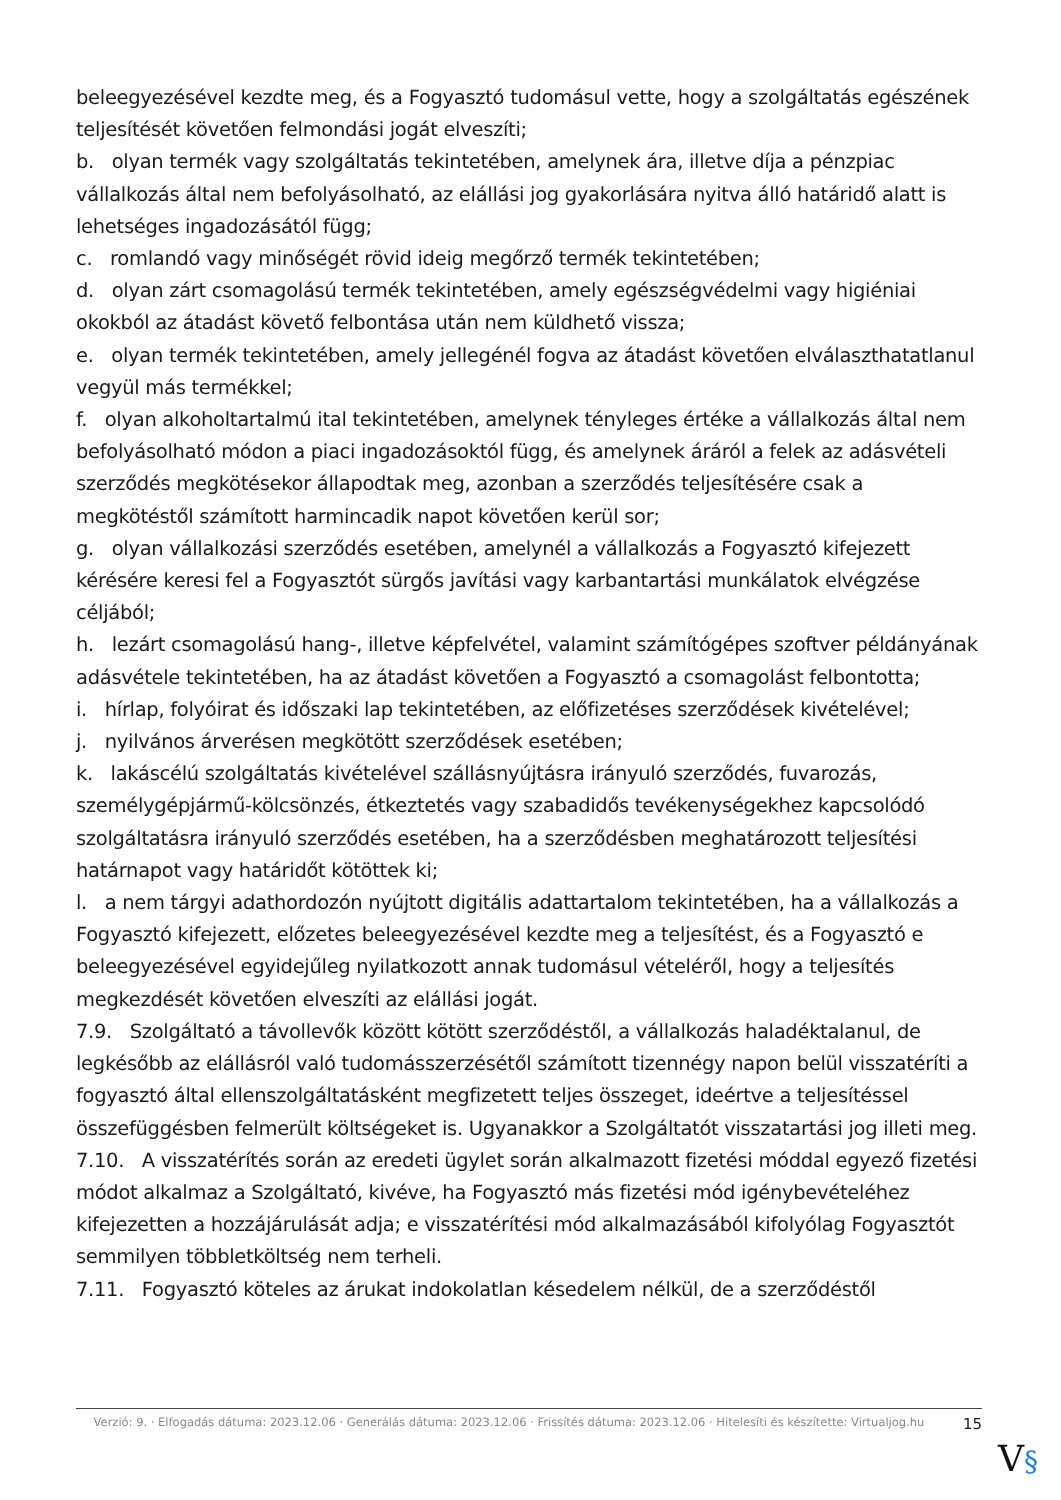beleegyezésével kezdte meg, és a Fogyasztó tudomásul vette, hogy a szolgáltatás egészének teljesítését követően felmondási jogát elveszíti;
b. olyan termék vagy szolgáltatás tekintetében, amelynek ára, illetve díja a pénzpiac vállalkozás által nem befolyásolható, az elállási jog gyakorlására nyitva álló határidő alatt is lehetséges ingadozásától függ;
c. romlandó vagy minőségét rövid ideig megőrző termék tekintetében;
d. olyan zárt csomagolású termék tekintetében, amely egészségvédelmi vagy higiéniai okokból az átadást követő felbontása után nem küldhető vissza;
e. olyan termék tekintetében, amely jellegénél fogva az átadást követően elválaszthatatlanul vegyül más termékkel;
f. olyan alkoholtartalmú ital tekintetében, amelynek tényleges értéke a vállalkozás által nem befolyásolható módon a piaci ingadozásoktól függ, és amelynek áráról a felek az adásvételi szerződés megkötésekor állapodtak meg, azonban a szerződés teljesítésére csak a megkötéstől számított harmincadik napot követően kerül sor;
g. olyan vállalkozási szerződés esetében, amelynél a vállalkozás a Fogyasztó kifejezett kérésére keresi fel a Fogyasztót sürgős javítási vagy karbantartási munkálatok elvégzése céljából;
h. lezárt csomagolású hang-, illetve képfelvétel, valamint számítógépes szoftver példányának adásvétele tekintetében, ha az átadást követően a Fogyasztó a csomagolást felbontotta;
i. hírlap, folyóirat és időszaki lap tekintetében, az előfizetéses szerződések kivételével;
j. nyilvános árverésen megkötött szerződések esetében;
k. lakáscélú szolgáltatás kivételével szállásnyújtásra irányuló szerződés, fuvarozás, személygépjármű-kölcsönzés, étkeztetés vagy szabadidős tevékenységekhez kapcsolódó szolgáltatásra irányuló szerződés esetében, ha a szerződésben meghatározott teljesítési határnapot vagy határidőt kötöttek ki;
l. a nem tárgyi adathordozón nyújtott digitális adattartalom tekintetében, ha a vállalkozás a Fogyasztó kifejezett, előzetes beleegyezésével kezdte meg a teljesítést, és a Fogyasztó e beleegyezésével egyidejűleg nyilatkozott annak tudomásul vételéről, hogy a teljesítés megkezdését követően elveszíti az elállási jogát.
7.9. Szolgáltató a távollevők között kötött szerződéstől, a vállalkozás haladéktalanul, de legkésőbb az elállásról való tudomásszerzésétől számított tizennégy napon belül visszatéríti a fogyasztó által ellenszolgáltatásként megfizetett teljes összeget, ideértve a teljesítéssel összefüggésben felmerült költségeket is. Ugyanakkor a Szolgáltatót visszatartási jog illeti meg.
7.10. A visszatérítés során az eredeti ügylet során alkalmazott fizetési móddal egyező fizetési módot alkalmaz a Szolgáltató, kivéve, ha Fogyasztó más fizetési mód igénybevételéhez kifejezetten a hozzájárulását adja; e visszatérítési mód alkalmazásából kifolyólag Fogyasztót semmilyen többletköltség nem terheli.
7.11. Fogyasztó köteles az árukat indokolatlan késedelem nélkül, de a szerződéstől
Verzió: 9. · Elfogadás dátuma: 2023.12.06 · Generálás dátuma: 2023.12.06 · Frissítés dátuma: 2023.12.06 · Hitelesíti és készítette: Virtualjog.hu
15
V§